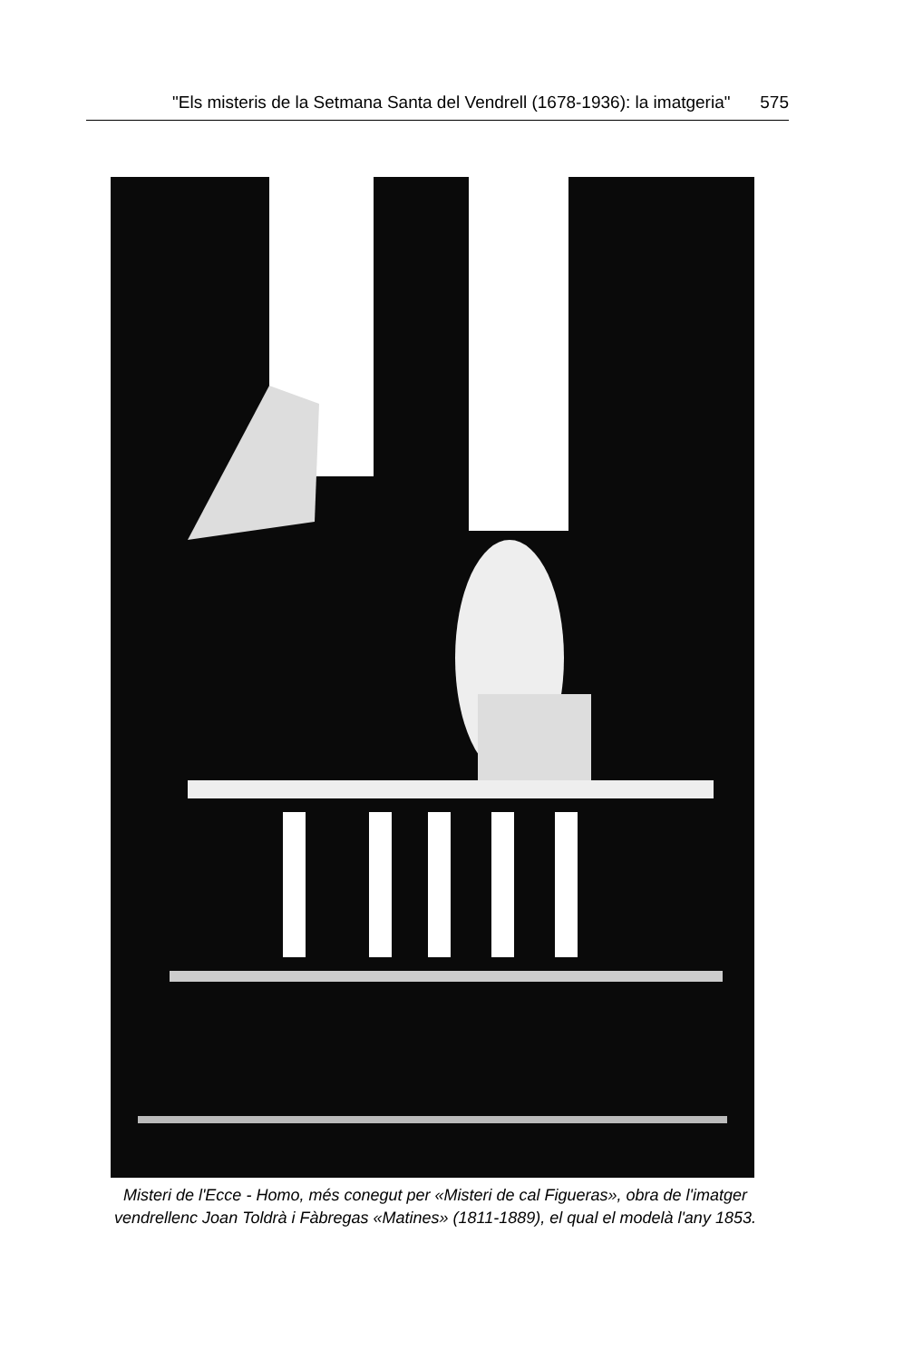"Els misteris de la Setmana Santa del Vendrell (1678-1936): la imatgeria" 575
Misteri de l'Ecce - Homo, més conegut per «Misteri de cal Figueras», obra de l'imatger vendrellenc Joan Toldrà i Fàbregas «Matines» (1811-1889), el qual el modelà l'any 1853.